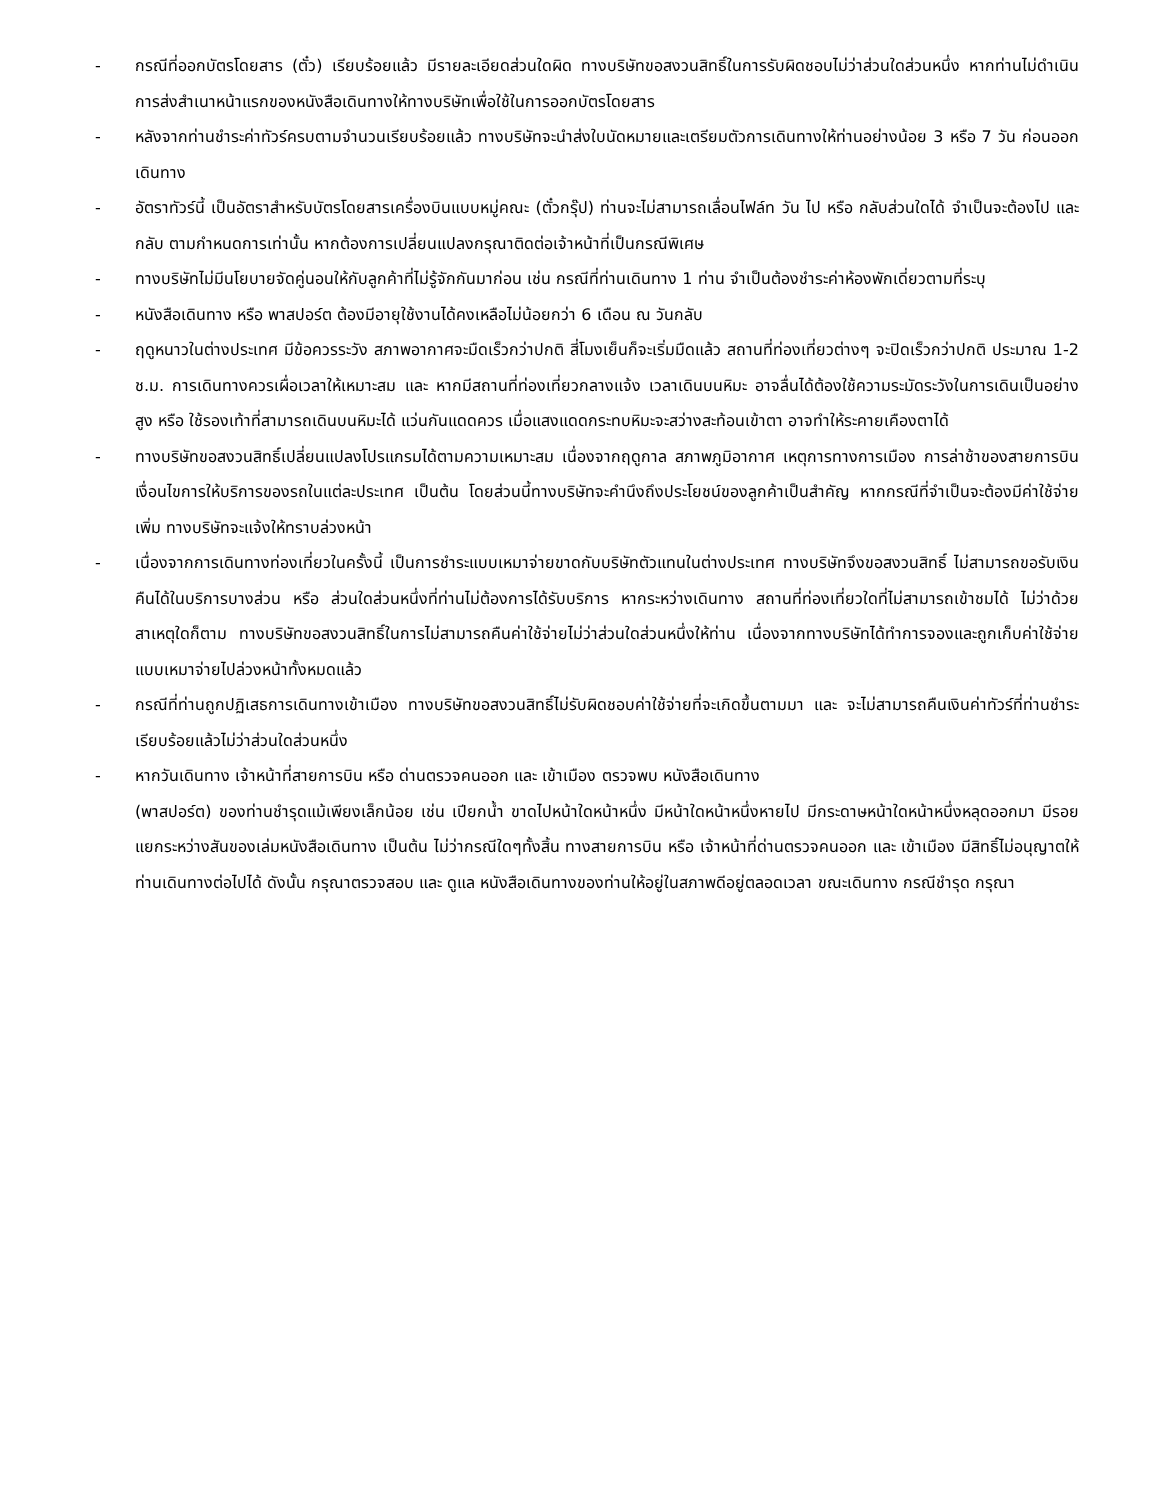- กรณีที่ออกบัตรโดยสาร (ตั๋ว) เรียบร้อยแล้ว มีรายละเอียดส่วนใดผิด ทางบริษัทขอสงวนสิทธิ์ในการรับผิดชอบไม่ว่าส่วนใดส่วนหนึ่ง หากท่านไม่ดำเนินการส่งสำเนาหน้าแรกของหนังสือเดินทางให้ทางบริษัทเพื่อใช้ในการออกบัตรโดยสาร
- หลังจากท่านชำระค่าทัวร์ครบตามจำนวนเรียบร้อยแล้ว ทางบริษัทจะนำส่งใบนัดหมายและเตรียมตัวการเดินทางให้ท่านอย่างน้อย 3 หรือ 7 วัน ก่อนออกเดินทาง
- อัตราทัวร์นี้ เป็นอัตราสำหรับบัตรโดยสารเครื่องบินแบบหมู่คณะ (ตั๋วกรุ๊ป) ท่านจะไม่สามารถเลื่อนไฟล์ท วัน ไป หรือ กลับส่วนใดได้ จำเป็นจะต้องไป และ กลับ ตามกำหนดการเท่านั้น หากต้องการเปลี่ยนแปลงกรุณาติดต่อเจ้าหน้าที่เป็นกรณีพิเศษ
- ทางบริษัทไม่มีนโยบายจัดคู่นอนให้กับลูกค้าที่ไม่รู้จักกันมาก่อน เช่น กรณีที่ท่านเดินทาง 1 ท่าน จำเป็นต้องชำระค่าห้องพักเดี่ยวตามที่ระบุ
- หนังสือเดินทาง หรือ พาสปอร์ต ต้องมีอายุใช้งานได้คงเหลือไม่น้อยกว่า 6 เดือน ณ วันกลับ
- ฤดูหนาวในต่างประเทศ มีข้อควรระวัง สภาพอากาศจะมืดเร็วกว่าปกติ สี่โมงเย็นก็จะเริ่มมืดแล้ว สถานที่ท่องเที่ยวต่างๆ จะปิดเร็วกว่าปกติ ประมาณ 1-2 ช.ม. การเดินทางควรเผื่อเวลาให้เหมาะสม และ หากมีสถานที่ท่องเที่ยวกลางแจ้ง เวลาเดินบนหิมะ อาจลื่นได้ต้องใช้ความระมัดระวังในการเดินเป็นอย่างสูง หรือ ใช้รองเท้าที่สามารถเดินบนหิมะได้ แว่นกันแดดควร เมื่อแสงแดดกระทบหิมะจะสว่างสะท้อนเข้าตา อาจทำให้ระคายเคืองตาได้
- ทางบริษัทขอสงวนสิทธิ์เปลี่ยนแปลงโปรแกรมได้ตามความเหมาะสม เนื่องจากฤดูกาล สภาพภูมิอากาศ เหตุการทางการเมือง การล่าช้าของสายการบิน เงื่อนไขการให้บริการของรถในแต่ละประเทศ เป็นต้น โดยส่วนนี้ทางบริษัทจะคำนึงถึงประโยชน์ของลูกค้าเป็นสำคัญ หากกรณีที่จำเป็นจะต้องมีค่าใช้จ่ายเพิ่ม ทางบริษัทจะแจ้งให้ทราบล่วงหน้า
- เนื่องจากการเดินทางท่องเที่ยวในครั้งนี้ เป็นการชำระแบบเหมาจ่ายขาดกับบริษัทตัวแทนในต่างประเทศ ทางบริษัทจึงขอสงวนสิทธิ์ ไม่สามารถขอรับเงินคืนได้ในบริการบางส่วน หรือ ส่วนใดส่วนหนึ่งที่ท่านไม่ต้องการได้รับบริการ หากระหว่างเดินทาง สถานที่ท่องเที่ยวใดที่ไม่สามารถเข้าชมได้ ไม่ว่าด้วยสาเหตุใดก็ตาม ทางบริษัทขอสงวนสิทธิ์ในการไม่สามารถคืนค่าใช้จ่ายไม่ว่าส่วนใดส่วนหนึ่งให้ท่าน เนื่องจากทางบริษัทได้ทำการจองและถูกเก็บค่าใช้จ่ายแบบเหมาจ่ายไปล่วงหน้าทั้งหมดแล้ว
- กรณีที่ท่านถูกปฏิเสธการเดินทางเข้าเมือง ทางบริษัทขอสงวนสิทธิ์ไม่รับผิดชอบค่าใช้จ่ายที่จะเกิดขึ้นตามมา และ จะไม่สามารถคืนเงินค่าทัวร์ที่ท่านชำระเรียบร้อยแล้วไม่ว่าส่วนใดส่วนหนึ่ง
- หากวันเดินทาง เจ้าหน้าที่สายการบิน หรือ ด่านตรวจคนออก และ เข้าเมือง ตรวจพบ หนังสือเดินทาง
(พาสปอร์ต) ของท่านชำรุดแม้เพียงเล็กน้อย เช่น เปียกน้ำ ขาดไปหน้าใดหน้าหนึ่ง มีหน้าใดหน้าหนึ่งหายไป มีกระดาษหน้าใดหน้าหนึ่งหลุดออกมา มีรอยแยกระหว่างสันของเล่มหนังสือเดินทาง เป็นต้น ไม่ว่ากรณีใดๆทั้งสิ้น ทางสายการบิน หรือ เจ้าหน้าที่ด่านตรวจคนออก และ เข้าเมือง มีสิทธิ์ไม่อนุญาตให้ท่านเดินทางต่อไปได้ ดังนั้น กรุณาตรวจสอบ และ ดูแล หนังสือเดินทางของท่านให้อยู่ในสภาพดีอยู่ตลอดเวลา ขณะเดินทาง กรณีชำรุด กรุณา